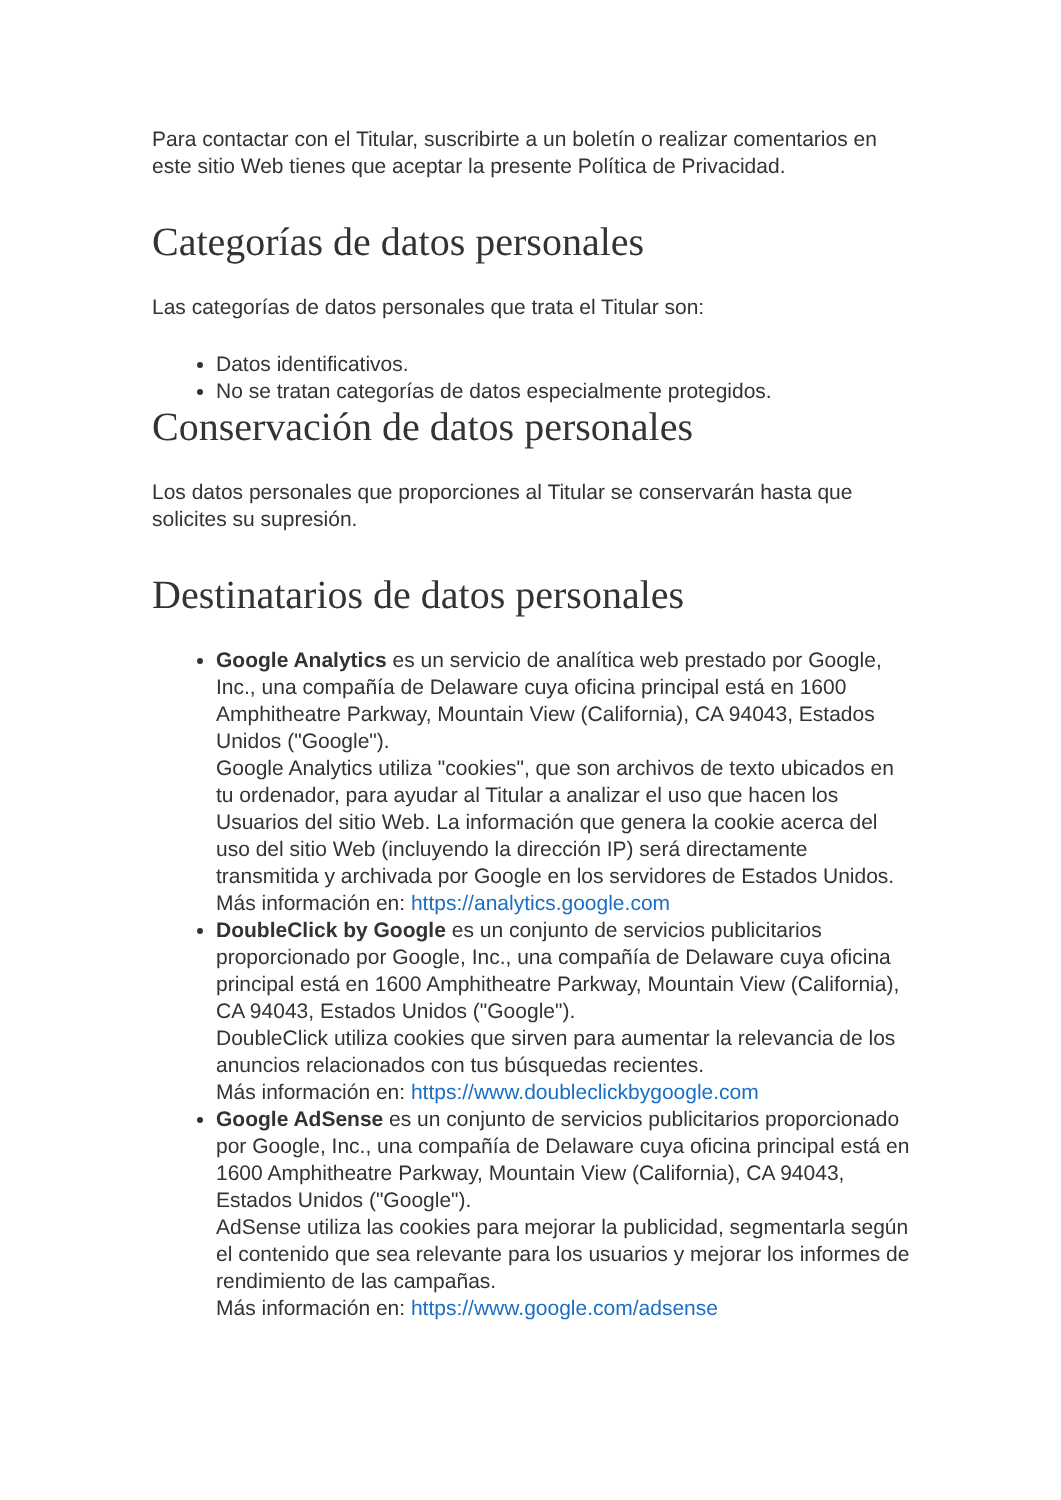Para contactar con el Titular, suscribirte a un boletín o realizar comentarios en este sitio Web tienes que aceptar la presente Política de Privacidad.
Categorías de datos personales
Las categorías de datos personales que trata el Titular son:
Datos identificativos.
No se tratan categorías de datos especialmente protegidos.
Conservación de datos personales
Los datos personales que proporciones al Titular se conservarán hasta que solicites su supresión.
Destinatarios de datos personales
Google Analytics es un servicio de analítica web prestado por Google, Inc., una compañía de Delaware cuya oficina principal está en 1600 Amphitheatre Parkway, Mountain View (California), CA 94043, Estados Unidos ("Google").
Google Analytics utiliza "cookies", que son archivos de texto ubicados en tu ordenador, para ayudar al Titular a analizar el uso que hacen los Usuarios del sitio Web. La información que genera la cookie acerca del uso del sitio Web (incluyendo la dirección IP) será directamente transmitida y archivada por Google en los servidores de Estados Unidos.
Más información en: https://analytics.google.com
DoubleClick by Google es un conjunto de servicios publicitarios proporcionado por Google, Inc., una compañía de Delaware cuya oficina principal está en 1600 Amphitheatre Parkway, Mountain View (California), CA 94043, Estados Unidos ("Google").
DoubleClick utiliza cookies que sirven para aumentar la relevancia de los anuncios relacionados con tus búsquedas recientes.
Más información en: https://www.doubleclickbygoogle.com
Google AdSense es un conjunto de servicios publicitarios proporcionado por Google, Inc., una compañía de Delaware cuya oficina principal está en 1600 Amphitheatre Parkway, Mountain View (California), CA 94043, Estados Unidos ("Google").
AdSense utiliza las cookies para mejorar la publicidad, segmentarla según el contenido que sea relevante para los usuarios y mejorar los informes de rendimiento de las campañas.
Más información en: https://www.google.com/adsense